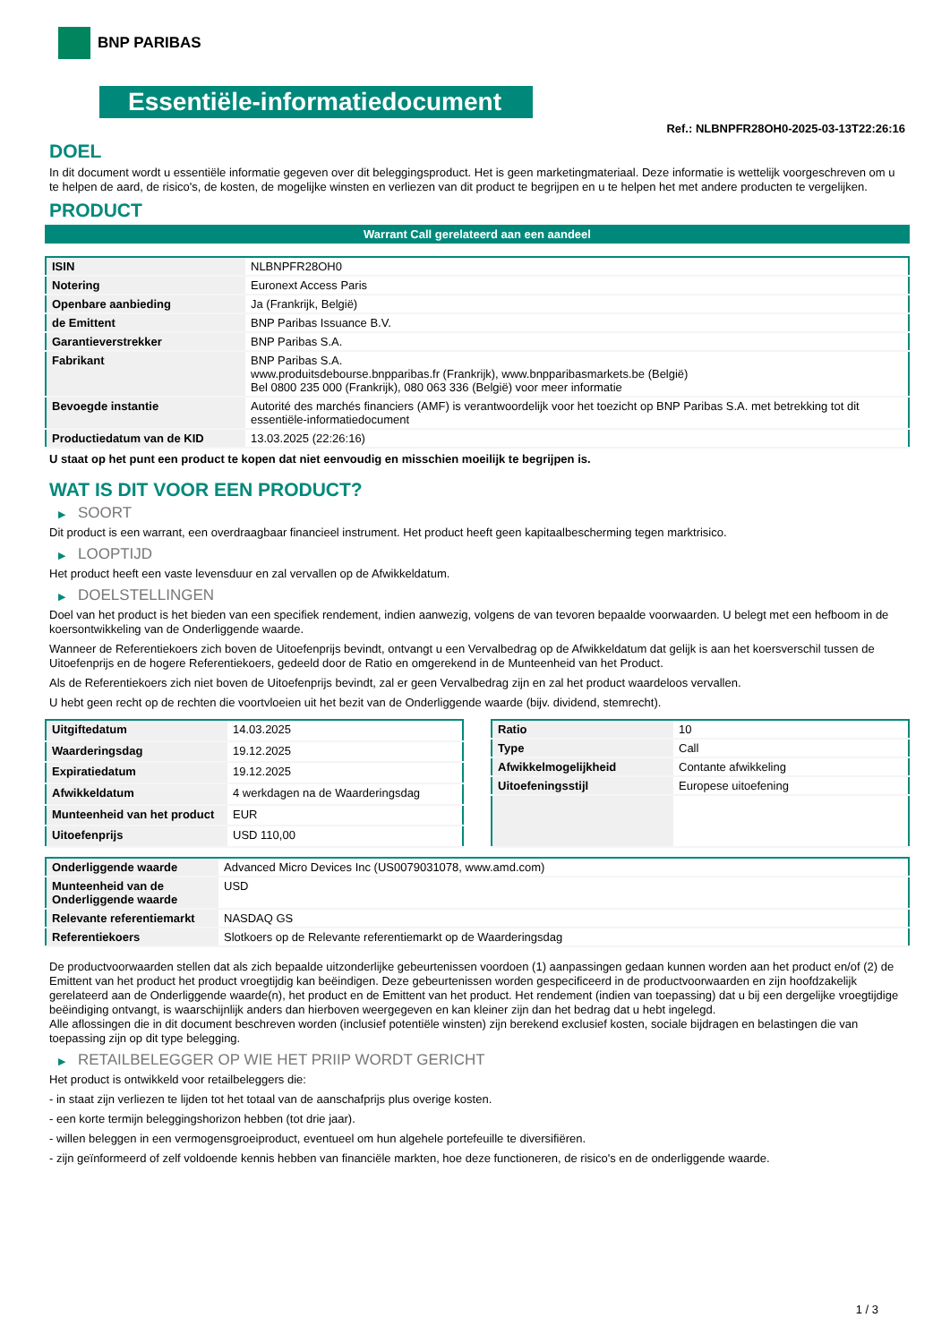BNP PARIBAS
Essentiële-informatiedocument
Ref.: NLBNPFR28OH0-2025-03-13T22:26:16
DOEL
In dit document wordt u essentiële informatie gegeven over dit beleggingsproduct. Het is geen marketingmateriaal. Deze informatie is wettelijk voorgeschreven om u te helpen de aard, de risico's, de kosten, de mogelijke winsten en verliezen van dit product te begrijpen en u te helpen het met andere producten te vergelijken.
PRODUCT
Warrant Call gerelateerd aan een aandeel
| ISIN | NLBNPFR28OH0 |
| Notering | Euronext Access Paris |
| Openbare aanbieding | Ja (Frankrijk, België) |
| de Emittent | BNP Paribas Issuance B.V. |
| Garantieverstrekker | BNP Paribas S.A. |
| Fabrikant | BNP Paribas S.A. www.produitsdebourse.bnpparibas.fr (Frankrijk), www.bnpparibasmarkets.be (België) Bel 0800 235 000 (Frankrijk), 080 063 336 (België) voor meer informatie |
| Bevoegde instantie | Autorité des marchés financiers (AMF) is verantwoordelijk voor het toezicht op BNP Paribas S.A. met betrekking tot dit essentiële-informatiedocument |
| Productiedatum van de KID | 13.03.2025 (22:26:16) |
U staat op het punt een product te kopen dat niet eenvoudig en misschien moeilijk te begrijpen is.
WAT IS DIT VOOR EEN PRODUCT?
▶ SOORT
Dit product is een warrant, een overdraagbaar financieel instrument. Het product heeft geen kapitaalbescherming tegen marktrisico.
▶ LOOPTIJD
Het product heeft een vaste levensduur en zal vervallen op de Afwikkeldatum.
▶ DOELSTELLINGEN
Doel van het product is het bieden van een specifiek rendement, indien aanwezig, volgens de van tevoren bepaalde voorwaarden. U belegt met een hefboom in de koersontwikkeling van de Onderliggende waarde.
Wanneer de Referentiekoers zich boven de Uitoefenprijs bevindt, ontvangt u een Vervalbedrag op de Afwikkeldatum dat gelijk is aan het koersverschil tussen de Uitoefenprijs en de hogere Referentiekoers, gedeeld door de Ratio en omgerekend in de Munteenheid van het Product.
Als de Referentiekoers zich niet boven de Uitoefenprijs bevindt, zal er geen Vervalbedrag zijn en zal het product waardeloos vervallen.
U hebt geen recht op de rechten die voortvloeien uit het bezit van de Onderliggende waarde (bijv. dividend, stemrecht).
| Uitgiftedatum | 14.03.2025 |
| Waarderingsdag | 19.12.2025 |
| Expiratiedatum | 19.12.2025 |
| Afwikkeldatum | 4 werkdagen na de Waarderingsdag |
| Munteenheid van het product | EUR |
| Uitoefenprijs | USD 110,00 |
| Ratio | 10 |
| Type | Call |
| Afwikkelmogelijkheid | Contante afwikkeling |
| Uitoefeningsstijl | Europese uitoefening |
| Onderliggende waarde | Advanced Micro Devices Inc (US0079031078, www.amd.com) |
| Munteenheid van de Onderliggende waarde | USD |
| Relevante referentiemarkt | NASDAQ GS |
| Referentiekoers | Slotkoers op de Relevante referentiemarkt op de Waarderingsdag |
De productvoorwaarden stellen dat als zich bepaalde uitzonderlijke gebeurtenissen voordoen (1) aanpassingen gedaan kunnen worden aan het product en/of (2) de Emittent van het product het product vroegtijdig kan beëindigen. Deze gebeurtenissen worden gespecificeerd in de productvoorwaarden en zijn hoofdzakelijk gerelateerd aan de Onderliggende waarde(n), het product en de Emittent van het product. Het rendement (indien van toepassing) dat u bij een dergelijke vroegtijdige beëindiging ontvangt, is waarschijnlijk anders dan hierboven weergegeven en kan kleiner zijn dan het bedrag dat u hebt ingelegd.
Alle aflossingen die in dit document beschreven worden (inclusief potentiële winsten) zijn berekend exclusief kosten, sociale bijdragen en belastingen die van toepassing zijn op dit type belegging.
▶ RETAILBELEGGER OP WIE HET PRIIP WORDT GERICHT
Het product is ontwikkeld voor retailbeleggers die:
- in staat zijn verliezen te lijden tot het totaal van de aanschafprijs plus overige kosten.
- een korte termijn beleggingshorizon hebben (tot drie jaar).
- willen beleggen in een vermogensgroeiproduct, eventueel om hun algehele portefeuille te diversifiëren.
- zijn geïnformeerd of zelf voldoende kennis hebben van financiële markten, hoe deze functioneren, de risico's en de onderliggende waarde.
1 / 3